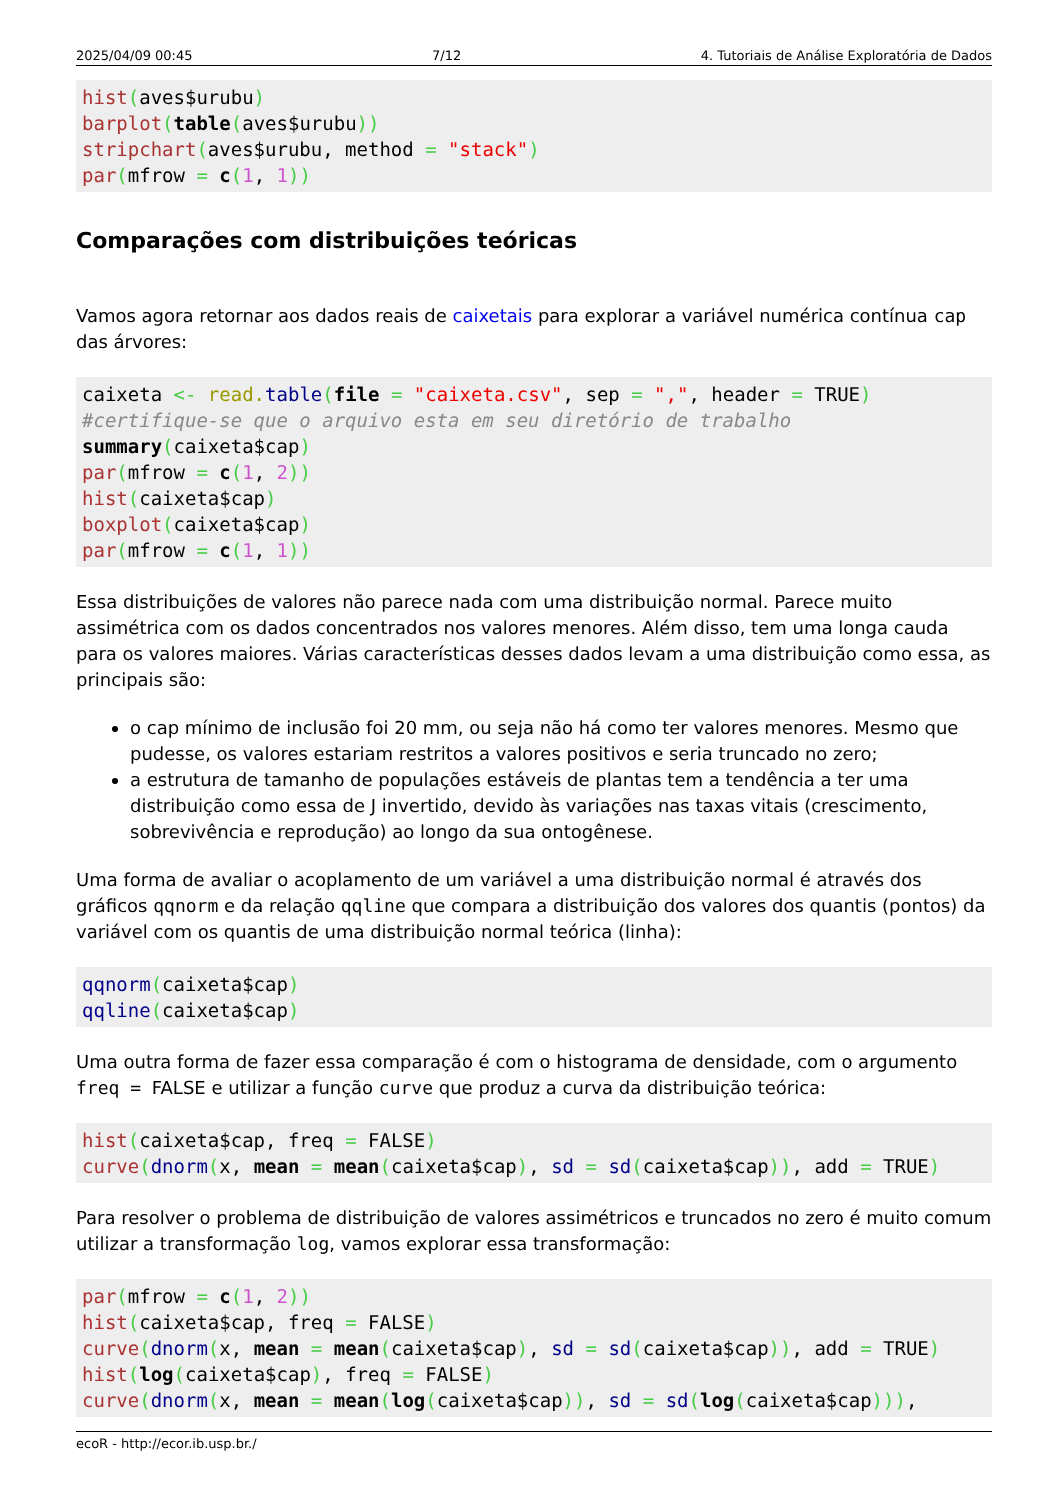2025/04/09 00:45 7/12 4. Tutoriais de Análise Exploratória de Dados
hist(aves$urubu)
barplot(table(aves$urubu))
stripchart(aves$urubu, method = "stack")
par(mfrow = c(1, 1))
Comparações com distribuições teóricas
Vamos agora retornar aos dados reais de caixetais para explorar a variável numérica contínua cap das árvores:
caixeta <- read. table(file = "caixeta.csv", sep = ",", header = TRUE)
#certifique-se que o arquivo esta em seu diretório de trabalho
summary(caixeta$cap)
par(mfrow = c(1, 2))
hist(caixeta$cap)
boxplot(caixeta$cap)
par(mfrow = c(1, 1))
Essa distribuições de valores não parece nada com uma distribuição normal. Parece muito assimétrica com os dados concentrados nos valores menores. Além disso, tem uma longa cauda para os valores maiores. Várias características desses dados levam a uma distribuição como essa, as principais são:
o cap mínimo de inclusão foi 20 mm, ou seja não há como ter valores menores. Mesmo que pudesse, os valores estariam restritos a valores positivos e seria truncado no zero;
a estrutura de tamanho de populações estáveis de plantas tem a tendência a ter uma distribuição como essa de J invertido, devido às variações nas taxas vitais (crescimento, sobrevivência e reprodução) ao longo da sua ontogênese.
Uma forma de avaliar o acoplamento de um variável a uma distribuição normal é através dos gráficos qqnorm e da relação qqline que compara a distribuição dos valores dos quantis (pontos) da variável com os quantis de uma distribuição normal teórica (linha):
qqnorm(caixeta$cap)
qqline(caixeta$cap)
Uma outra forma de fazer essa comparação é com o histograma de densidade, com o argumento freq = FALSE e utilizar a função curve que produz a curva da distribuição teórica:
hist(caixeta$cap, freq = FALSE)
curve(dnorm(x, mean = mean(caixeta$cap), sd = sd(caixeta$cap)), add = TRUE)
Para resolver o problema de distribuição de valores assimétricos e truncados no zero é muito comum utilizar a transformação log, vamos explorar essa transformação:
par(mfrow = c(1, 2))
hist(caixeta$cap, freq = FALSE)
curve(dnorm(x, mean = mean(caixeta$cap), sd = sd(caixeta$cap)), add = TRUE)
hist(log(caixeta$cap), freq = FALSE)
curve(dnorm(x, mean = mean(log(caixeta$cap)), sd = sd(log(caixeta$cap))),
ecoR - http://ecor.ib.usp.br./